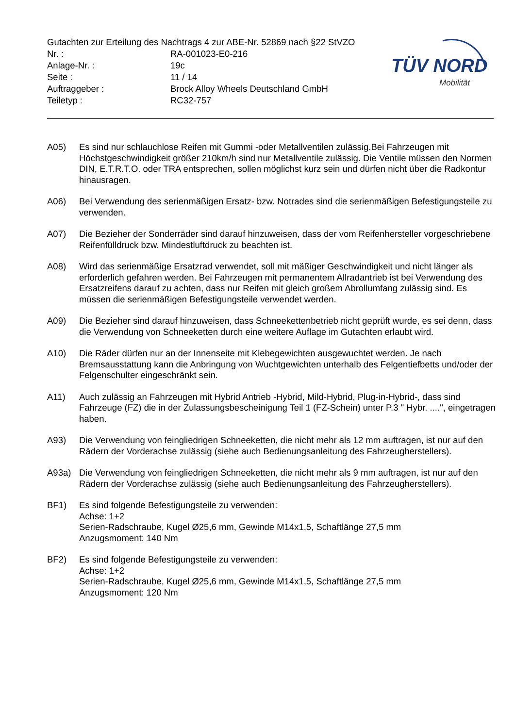Gutachten zur Erteilung des Nachtrags 4 zur ABE-Nr. 52869 nach §22 StVZO
| Nr. : | RA-001023-E0-216 |
| Anlage-Nr. : | 19c |
| Seite : | 11 / 14 |
| Auftraggeber : | Brock Alloy Wheels Deutschland GmbH |
| Teiletyp : | RC32-757 |
TÜV NORD
Mobilität
A05) Es sind nur schlauchlose Reifen mit Gummi -oder Metallventilen zulässig.Bei Fahrzeugen mit Höchstgeschwindigkeit größer 210km/h sind nur Metallventile zulässig. Die Ventile müssen den Normen DIN, E.T.R.T.O. oder TRA entsprechen, sollen möglichst kurz sein und dürfen nicht über die Radkontur hinausragen.
A06) Bei Verwendung des serienmäßigen Ersatz- bzw. Notrades sind die serienmäßigen Befestigungsteile zu verwenden.
A07) Die Bezieher der Sonderräder sind darauf hinzuweisen, dass der vom Reifenhersteller vorgeschriebene Reifenfülldruck bzw. Mindestluftdruck zu beachten ist.
A08) Wird das serienmäßige Ersatzrad verwendet, soll mit mäßiger Geschwindigkeit und nicht länger als erforderlich gefahren werden. Bei Fahrzeugen mit permanentem Allradantrieb ist bei Verwendung des Ersatzreifens darauf zu achten, dass nur Reifen mit gleich großem Abrollumfang zulässig sind. Es müssen die serienmäßigen Befestigungsteile verwendet werden.
A09) Die Bezieher sind darauf hinzuweisen, dass Schneekettenbetrieb nicht geprüft wurde, es sei denn, dass die Verwendung von Schneeketten durch eine weitere Auflage im Gutachten erlaubt wird.
A10) Die Räder dürfen nur an der Innenseite mit Klebegewichten ausgewuchtet werden. Je nach Bremsausstattung kann die Anbringung von Wuchtgewichten unterhalb des Felgentiefbetts und/oder der Felgenschulter eingeschränkt sein.
A11) Auch zulässig an Fahrzeugen mit Hybrid Antrieb -Hybrid, Mild-Hybrid, Plug-in-Hybrid-, dass sind Fahrzeuge (FZ) die in der Zulassungsbescheinigung Teil 1 (FZ-Schein) unter P.3 " Hybr. ....", eingetragen haben.
A93) Die Verwendung von feingliedrigen Schneeketten, die nicht mehr als 12 mm auftragen, ist nur auf den Rädern der Vorderachse zulässig (siehe auch Bedienungsanleitung des Fahrzeugherstellers).
A93a) Die Verwendung von feingliedrigen Schneeketten, die nicht mehr als 9 mm auftragen, ist nur auf den Rädern der Vorderachse zulässig (siehe auch Bedienungsanleitung des Fahrzeugherstellers).
BF1) Es sind folgende Befestigungsteile zu verwenden:
Achse: 1+2
Serien-Radschraube, Kugel Ø25,6 mm, Gewinde M14x1,5, Schaftlänge 27,5 mm
Anzugsmoment: 140 Nm
BF2) Es sind folgende Befestigungsteile zu verwenden:
Achse: 1+2
Serien-Radschraube, Kugel Ø25,6 mm, Gewinde M14x1,5, Schaftlänge 27,5 mm
Anzugsmoment: 120 Nm